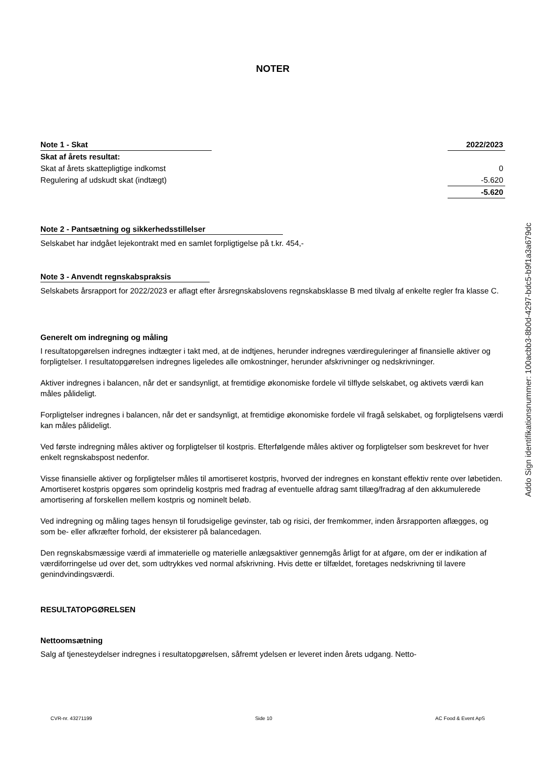NOTER
| Note 1 - Skat | | 2022/2023 |
| --- | --- | --- |
| Skat af årets resultat: | | |
| Skat af årets skattepligtige indkomst | | 0 |
| Regulering af udskudt skat (indtægt) | | -5.620 |
| | | -5.620 |
Note 2 - Pantsætning og sikkerhedsstillelser
Selskabet har indgået lejekontrakt med en samlet forpligtigelse på t.kr. 454,-
Note 3 - Anvendt regnskabspraksis
Selskabets årsrapport for 2022/2023 er aflagt efter årsregnskabslovens regnskabsklasse B med tilvalg af enkelte regler fra klasse C.
Generelt om indregning og måling
I resultatopgørelsen indregnes indtægter i takt med, at de indtjenes, herunder indregnes værdireguleringer af finansielle aktiver og forpligtelser. I resultatopgørelsen indregnes ligeledes alle omkostninger, herunder afskrivninger og nedskrivninger.
Aktiver indregnes i balancen, når det er sandsynligt, at fremtidige økonomiske fordele vil tilflyde selskabet, og aktivets værdi kan måles pålideligt.
Forpligtelser indregnes i balancen, når det er sandsynligt, at fremtidige økonomiske fordele vil fragå selskabet, og forpligtelsens værdi kan måles pålideligt.
Ved første indregning måles aktiver og forpligtelser til kostpris. Efterfølgende måles aktiver og forpligtelser som beskrevet for hver enkelt regnskabspost nedenfor.
Visse finansielle aktiver og forpligtelser måles til amortiseret kostpris, hvorved der indregnes en konstant effektiv rente over løbetiden. Amortiseret kostpris opgøres som oprindelig kostpris med fradrag af eventuelle afdrag samt tillæg/fradrag af den akkumulerede amortisering af forskellen mellem kostpris og nominelt beløb.
Ved indregning og måling tages hensyn til forudsigelige gevinster, tab og risici, der fremkommer, inden årsrapporten aflægges, og som be- eller afkræfter forhold, der eksisterer på balancedagen.
Den regnskabsmæssige værdi af immaterielle og materielle anlægsaktiver gennemgås årligt for at afgøre, om der er indikation af værdiforringelse ud over det, som udtrykkes ved normal afskrivning. Hvis dette er tilfældet, foretages nedskrivning til lavere genindvindingsværdi.
RESULTATOPGØRELSEN
Nettoomsætning
Salg af tjenesteydelser indregnes i resultatopgørelsen, såfremt ydelsen er leveret inden årets udgang. Netto-
Addo Sign identifikationsnummer: 100acbb3-8b0d-4297-bdc5-b9f1a3a679dc
CVR-nr. 43271199 Side 10 AC Food & Event ApS